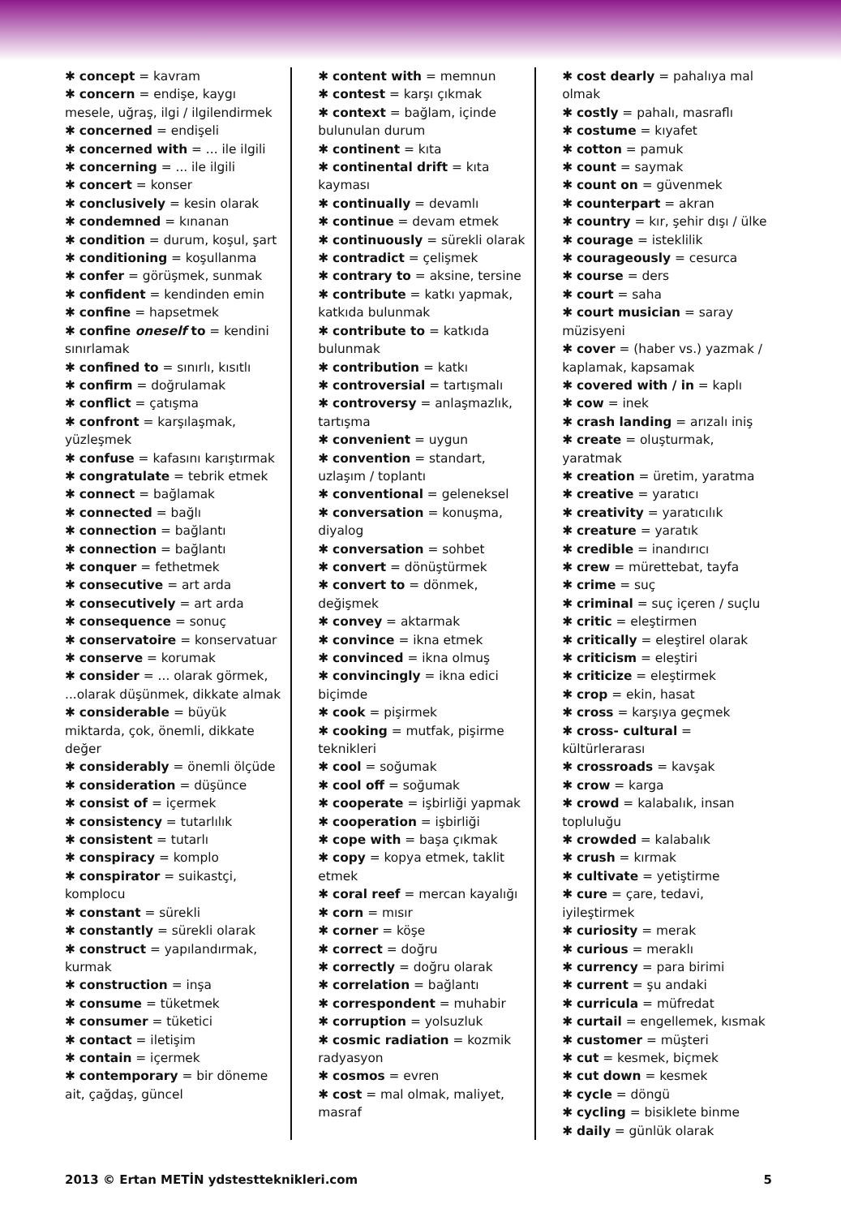✱ concept = kavram
✱ concern = endişe, kaygı mesele, uğraş, ilgi / ilgilendirmek
✱ concerned = endişeli
✱ concerned with = ... ile ilgili
✱ concerning = ... ile ilgili
✱ concert = konser
✱ conclusively = kesin olarak
✱ condemned = kınanan
✱ condition = durum, koşul, şart
✱ conditioning = koşullanma
✱ confer = görüşmek, sunmak
✱ confident = kendinden emin
✱ confine = hapsetmek
✱ confine oneself to = kendini sınırlamak
✱ confined to = sınırlı, kısıtlı
✱ confirm = doğrulamak
✱ conflict = çatışma
✱ confront = karşılaşmak, yüzleşmek
✱ confuse = kafasını karıştırmak
✱ congratulate = tebrik etmek
✱ connect = bağlamak
✱ connected = bağlı
✱ connection = bağlantı
✱ connection = bağlantı
✱ conquer = fethetmek
✱ consecutive = art arda
✱ consecutively = art arda
✱ consequence = sonuç
✱ conservatoire = konservatuar
✱ conserve = korumak
✱ consider = ... olarak görmek, ...olarak düşünmek, dikkate almak
✱ considerable = büyük miktarda, çok, önemli, dikkate değer
✱ considerably = önemli ölçüde
✱ consideration = düşünce
✱ consist of = içermek
✱ consistency = tutarlılık
✱ consistent = tutarlı
✱ conspiracy = komplo
✱ conspirator = suikastçi, komplocu
✱ constant = sürekli
✱ constantly = sürekli olarak
✱ construct = yapılandırmak, kurmak
✱ construction = inşa
✱ consume = tüketmek
✱ consumer = tüketici
✱ contact = iletişim
✱ contain = içermek
✱ contemporary = bir döneme ait, çağdaş, güncel
✱ content with = memnun
✱ contest = karşı çıkmak
✱ context = bağlam, içinde bulunulan durum
✱ continent = kıta
✱ continental drift = kıta kayması
✱ continually = devamlı
✱ continue = devam etmek
✱ continuously = sürekli olarak
✱ contradict = çelişmek
✱ contrary to = aksine, tersine
✱ contribute = katkı yapmak, katkıda bulunmak
✱ contribute to = katkıda bulunmak
✱ contribution = katkı
✱ controversial = tartışmalı
✱ controversy = anlaşmazlık, tartışma
✱ convenient = uygun
✱ convention = standart, uzlaşım / toplantı
✱ conventional = geleneksel
✱ conversation = konuşma, diyalog
✱ conversation = sohbet
✱ convert = dönüştürmek
✱ convert to = dönmek, değişmek
✱ convey = aktarmak
✱ convince = ikna etmek
✱ convinced = ikna olmuş
✱ convincingly = ikna edici biçimde
✱ cook = pişirmek
✱ cooking = mutfak, pişirme teknikleri
✱ cool = soğumak
✱ cool off = soğumak
✱ cooperate = işbirliği yapmak
✱ cooperation = işbirliği
✱ cope with = başa çıkmak
✱ copy = kopya etmek, taklit etmek
✱ coral reef = mercan kayalığı
✱ corn = mısır
✱ corner = köşe
✱ correct = doğru
✱ correctly = doğru olarak
✱ correlation = bağlantı
✱ correspondent = muhabir
✱ corruption = yolsuzluk
✱ cosmic radiation = kozmik radyasyon
✱ cosmos = evren
✱ cost = mal olmak, maliyet, masraf
✱ cost dearly = pahalıya mal olmak
✱ costly = pahalı, masraflı
✱ costume = kıyafet
✱ cotton = pamuk
✱ count = saymak
✱ count on = güvenmek
✱ counterpart = akran
✱ country = kır, şehir dışı / ülke
✱ courage = isteklilik
✱ courageously = cesurca
✱ course = ders
✱ court = saha
✱ court musician = saray müzisyeni
✱ cover = (haber vs.) yazmak / kaplamak, kapsamak
✱ covered with / in = kaplı
✱ cow = inek
✱ crash landing = arızalı iniş
✱ create = oluşturmak, yaratmak
✱ creation = üretim, yaratma
✱ creative = yaratıcı
✱ creativity = yaratıcılık
✱ creature = yaratık
✱ credible = inandırıcı
✱ crew = mürettebat, tayfa
✱ crime = suç
✱ criminal = suç içeren / suçlu
✱ critic = eleştirmen
✱ critically = eleştirel olarak
✱ criticism = eleştiri
✱ criticize = eleştirmek
✱ crop = ekin, hasat
✱ cross = karşıya geçmek
✱ cross- cultural = kültürlerarası
✱ crossroads = kavşak
✱ crow = karga
✱ crowd = kalabalık, insan topluluğu
✱ crowded = kalabalık
✱ crush = kırmak
✱ cultivate = yetiştirme
✱ cure = çare, tedavi, iyileştirmek
✱ curiosity = merak
✱ curious = meraklı
✱ currency = para birimi
✱ current = şu andaki
✱ curricula = müfredat
✱ curtail = engellemek, kısmak
✱ customer = müşteri
✱ cut = kesmek, biçmek
✱ cut down = kesmek
✱ cycle = döngü
✱ cycling = bisiklete binme
✱ daily = günlük olarak
2013 © Ertan METİN ydstestteknikleri.com 5